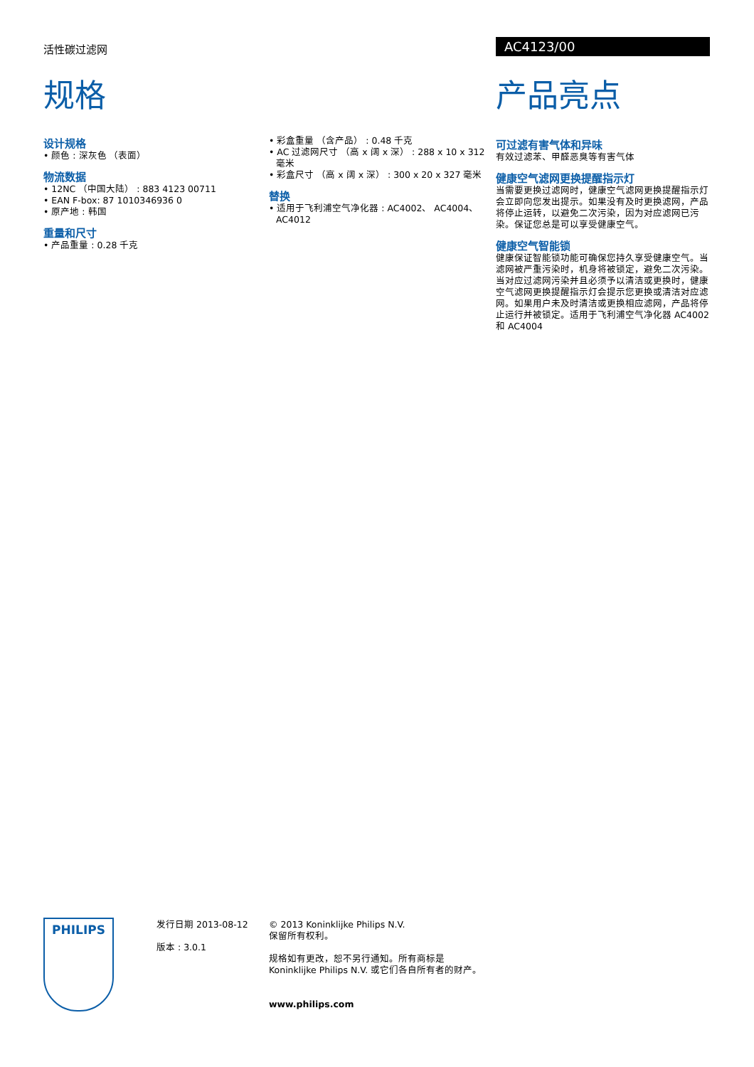活性碳过滤网 AC4123/00
规格
设计规格
• 颜色 : 深灰色 （表面）
物流数据
• 12NC （中国大陆） : 883 4123 00711
• EAN F-box: 87 1010346936 0
• 原产地 : 韩国
重量和尺寸
• 产品重量 : 0.28 千克
• 彩盒重量 （含产品） : 0.48 千克
• AC 过滤网尺寸 （高 x 阔 x 深） : 288 x 10 x 312 毫米
• 彩盒尺寸 （高 x 阔 x 深） : 300 x 20 x 327 毫米
替换
• 适用于飞利浦空气净化器 : AC4002、 AC4004、 AC4012
产品亮点
可过滤有害气体和异味
有效过滤苯、甲醛恶臭等有害气体
健康空气滤网更换提醒指示灯
当需要更换过滤网时，健康空气滤网更换提醒指示灯会立即向您发出提示。如果没有及时更换滤网，产品将停止运转，以避免二次污染，因为对应滤网已污染。保证您总是可以享受健康空气。
健康空气智能锁
健康保证智能锁功能可确保您持久享受健康空气。当滤网被严重污染时，机身将被锁定，避免二次污染。当对应过滤网污染并且必须予以清洁或更换时，健康空气滤网更换提醒指示灯会提示您更换或清洁对应滤网。如果用户未及时清洁或更换相应滤网，产品将停止运行并被锁定。适用于飞利浦空气净化器 AC4002 和 AC4004
PHILIPS
发行日期 2013-08-12
版本 : 3.0.1
© 2013 Koninklijke Philips N.V.
保留所有权利。
规格如有更改，恕不另行通知。所有商标是
Koninklijke Philips N.V. 或它们各自所有者的财产。
www.philips.com